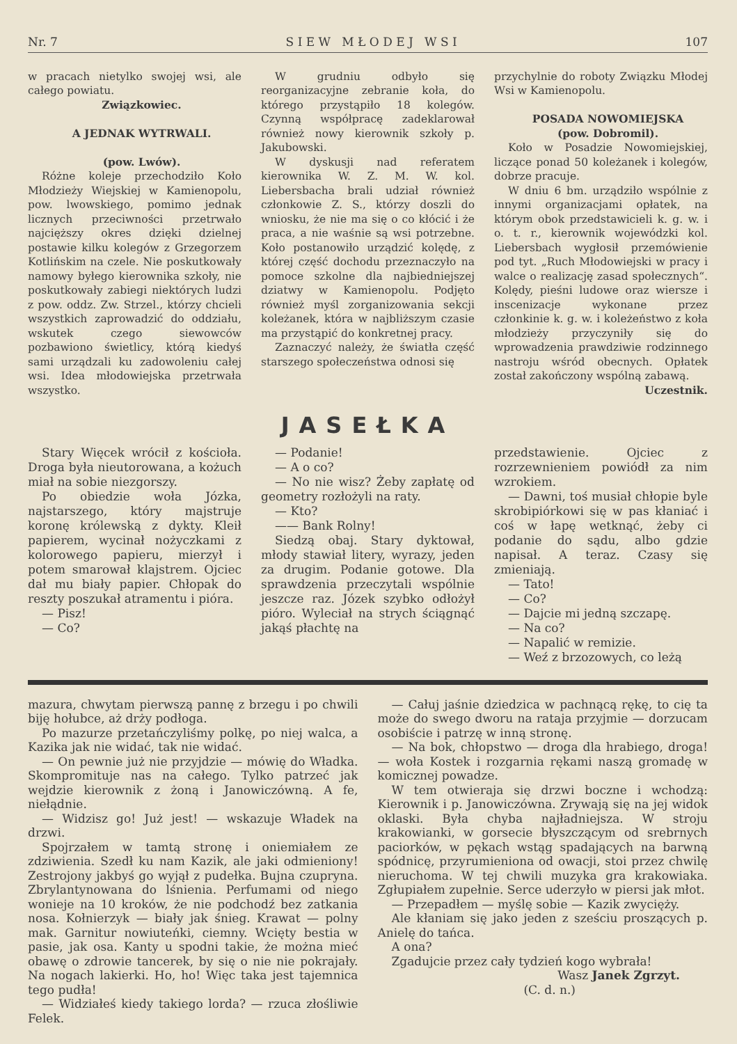Nr. 7 S I E W M Ł O D E J W S I 107
w pracach nietylko swojej wsi, ale całego powiatu.
Związkowiec.
A JEDNAK WYTRWALI.
(pow. Lwów).
Różne koleje przechodziło Koło Młodzieży Wiejskiej w Kamienopolu, pow. lwowskiego, pomimo jednak licznych przeciwności przetrwało najcięższy okres dzięki dzielnej postawie kilku kolegów z Grzegorzem Kotlińskim na czele. Nie poskutkowały namowy byłego kierownika szkoły, nie poskutkowały zabiegi niektórych ludzi z pow. oddz. Zw. Strzel., którzy chcieli wszystkich zaprowadzić do oddziału, wskutek czego siewowców pozbawiono świetlicy, którą kiedyś sami urządzali ku zadowoleniu całej wsi. Idea młodowiejska przetrwała wszystko.
W grudniu odbyło się reorganizacyjne zebranie koła, do którego przystąpiło 18 kolegów. Czynną współpracę zadeklarował również nowy kierownik szkoły p. Jakubowski.
W dyskusji nad referatem kierownika W. Z. M. W. kol. Liebersbacha brali udział również członkowie Z. S., którzy doszli do wniosku, że nie ma się o co kłócić i że praca, a nie waśnie są wsi potrzebne. Koło postanowiło urządzić kolędę, z której część dochodu przeznaczyło na pomoce szkolne dla najbiedniejszej dziatwy w Kamienopolu. Podjęto również myśl zorganizowania sekcji koleżanek, która w najbliższym czasie ma przystąpić do konkretnej pracy.
Zaznaczyć należy, że światła część starszego społeczeństwa odnosi się
przychylnie do roboty Związku Młodej Wsi w Kamienopolu.
POSADA NOWOMIEJSKA
(pow. Dobromil).
Koło w Posadzie Nowomiejskiej, liczące ponad 50 koleżanek i kolegów, dobrze pracuje.
W dniu 6 bm. urządziło wspólnie z innymi organizacjami opłatek, na którym obok przedstawicieli k. g. w. i o. t. r., kierownik wojewódzki kol. Liebersbach wygłosił przemówienie pod tyt. „Ruch Młodowiejski w pracy i walce o realizację zasad społecznych“. Kolędy, pieśni ludowe oraz wiersze i inscenizacje wykonane przez członkinie k. g. w. i koleżeństwo z koła młodzieży przyczyniły się do wprowadzenia prawdziwie rodzinnego nastroju wśród obecnych. Opłatek został zakończony wspólną zabawą.
Uczestnik.
JASEŁKA
Stary Więcek wrócił z kościoła. Droga była nieutorowana, a kożuch miał na sobie niezgorszy.
Po obiedzie woła Józka, najstarszego, który majstruje koronę królewską z dykty. Kleił papierem, wycinał nożyczkami z kolorowego papieru, mierzył i potem smarował klajstrem. Ojciec dał mu biały papier. Chłopak do reszty poszukał atramentu i pióra.
— Pisz!
— Co?
— Podanie!
— A o co?
— No nie wisz? Żeby zapłatę od geometry rozłożyli na raty.
— Kto?
—— Bank Rolny!
Siedzą obaj. Stary dyktował, młody stawiał litery, wyrazy, jeden za drugim. Podanie gotowe. Dla sprawdzenia przeczytali wspólnie jeszcze raz. Józek szybko odłożył pióro. Wyleciał na strych ściągnąć jakąś płachtę na
przedstawienie. Ojciec z rozrzewnieniem powiódł za nim wzrokiem.
— Dawni, toś musiał chłopie byle skrobipiórkowi się w pas kłaniać i coś w łapę wetknąć, żeby ci podanie do sądu, albo gdzie napisał. A teraz. Czasy się zmieniają.
— Tato!
— Co?
— Dajcie mi jedną szczapę.
— Na co?
— Napalić w remizie.
— Weź z brzozowych, co leżą
mazura, chwytam pierwszą pannę z brzegu i po chwili biję hołubce, aż drży podłoga.
Po mazurze przetańczyliśmy polkę, po niej walca, a Kazika jak nie widać, tak nie widać.
— On pewnie już nie przyjdzie — mówię do Władka. Skompromituje nas na całego. Tylko patrzeć jak wejdzie kierownik z żoną i Janowiczówną. A fe, niełądnie.
— Widzisz go! Już jest! — wskazuje Władek na drzwi.
Spojrzałem w tamtą stronę i oniemiałem ze zdziwienia. Szedł ku nam Kazik, ale jaki odmieniony! Zestrojony jakbyś go wyjął z pudełka. Bujna czupryna. Zbrylantynowana do lśnienia. Perfumami od niego wonieje na 10 kroków, że nie podchodź bez zatkania nosa. Kołnierzyk — biały jak śnieg. Krawat — polny mak. Garnitur nowiuteńki, ciemny. Wcięty bestia w pasie, jak osa. Kanty u spodni takie, że można mieć obawę o zdrowie tancerek, by się o nie nie pokrajały. Na nogach lakierki. Ho, ho! Więc taka jest tajemnica tego pudła!
— Widziałeś kiedy takiego lorda? — rzuca złośliwie Felek.
— Całuj jaśnie dziedzica w pachnącą rękę, to cię ta może do swego dworu na rataja przyjmie — dorzucam osobiście i patrzę w inną stronę.
— Na bok, chłopstwo — droga dla hrabiego, droga! — woła Kostek i rozgarnia rękami naszą gromadę w komicznej powadze.
W tem otwieraja się drzwi boczne i wchodzą: Kierownik i p. Janowiczówna. Zrywają się na jej widok oklaski. Była chyba najładniejsza. W stroju krakowianki, w gorsecie błyszczącym od srebrnych paciorków, w pękach wstąg spadających na barwną spódnicę, przyrumieniona od owacji, stoi przez chwilę nieruchoma. W tej chwili muzyka gra krakowiaka. Zgłupiałem zupełnie. Serce uderzyło w piersi jak młot.
— Przepadłem — myślę sobie — Kazik zwycięży.
Ale kłaniam się jako jeden z sześciu proszących p. Anielę do tańca.
A ona?
Zgadujcie przez cały tydzień kogo wybrała!
Wasz Janek Zgrzyt.
(C. d. n.)